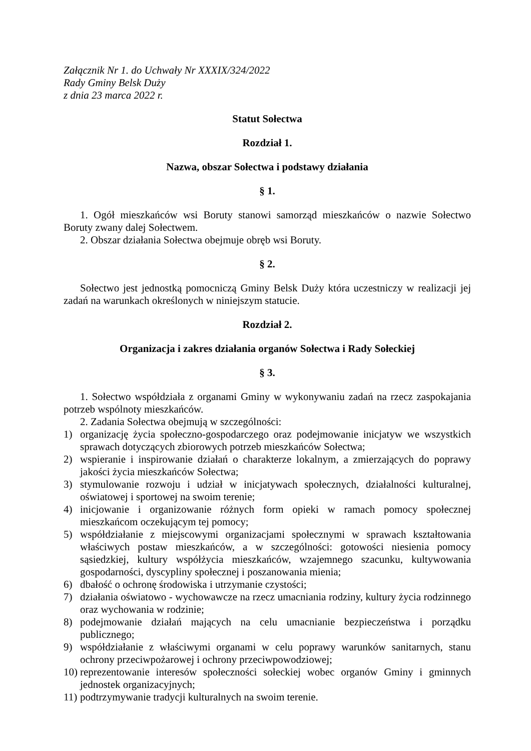Załącznik Nr 1. do Uchwały Nr XXXIX/324/2022
Rady Gminy Belsk Duży
z dnia 23 marca 2022 r.
Statut Sołectwa
Rozdział 1.
Nazwa, obszar Sołectwa i podstawy działania
§ 1.
1. Ogół mieszkańców wsi Boruty stanowi samorząd mieszkańców o nazwie Sołectwo Boruty zwany dalej Sołectwem.
2. Obszar działania Sołectwa obejmuje obręb wsi Boruty.
§ 2.
Sołectwo jest jednostką pomocniczą Gminy Belsk Duży która uczestniczy w realizacji jej zadań na warunkach określonych w niniejszym statucie.
Rozdział 2.
Organizacja i zakres działania organów Sołectwa i Rady Sołeckiej
§ 3.
1. Sołectwo współdziała z organami Gminy w wykonywaniu zadań na rzecz zaspokajania potrzeb wspólnoty mieszkańców.
2. Zadania Sołectwa obejmują w szczególności:
1) organizację życia społeczno-gospodarczego oraz podejmowanie inicjatyw we wszystkich sprawach dotyczących zbiorowych potrzeb mieszkańców Sołectwa;
2) wspieranie i inspirowanie działań o charakterze lokalnym, a zmierzających do poprawy jakości życia mieszkańców Sołectwa;
3) stymulowanie rozwoju i udział w inicjatywach społecznych, działalności kulturalnej, oświatowej i sportowej na swoim terenie;
4) inicjowanie i organizowanie różnych form opieki w ramach pomocy społecznej mieszkańcom oczekującym tej pomocy;
5) współdziałanie z miejscowymi organizacjami społecznymi w sprawach kształtowania właściwych postaw mieszkańców, a w szczególności: gotowości niesienia pomocy sąsiedzkiej, kultury współżycia mieszkańców, wzajemnego szacunku, kultywowania gospodarności, dyscypliny społecznej i poszanowania mienia;
6) dbałość o ochronę środowiska i utrzymanie czystości;
7) działania oświatowo - wychowawcze na rzecz umacniania rodziny, kultury życia rodzinnego oraz wychowania w rodzinie;
8) podejmowanie działań mających na celu umacnianie bezpieczeństwa i porządku publicznego;
9) współdziałanie z właściwymi organami w celu poprawy warunków sanitarnych, stanu ochrony przeciwpożarowej i ochrony przeciwpowodziowej;
10) reprezentowanie interesów społeczności sołeckiej wobec organów Gminy i gminnych jednostek organizacyjnych;
11) podtrzymywanie tradycji kulturalnych na swoim terenie.